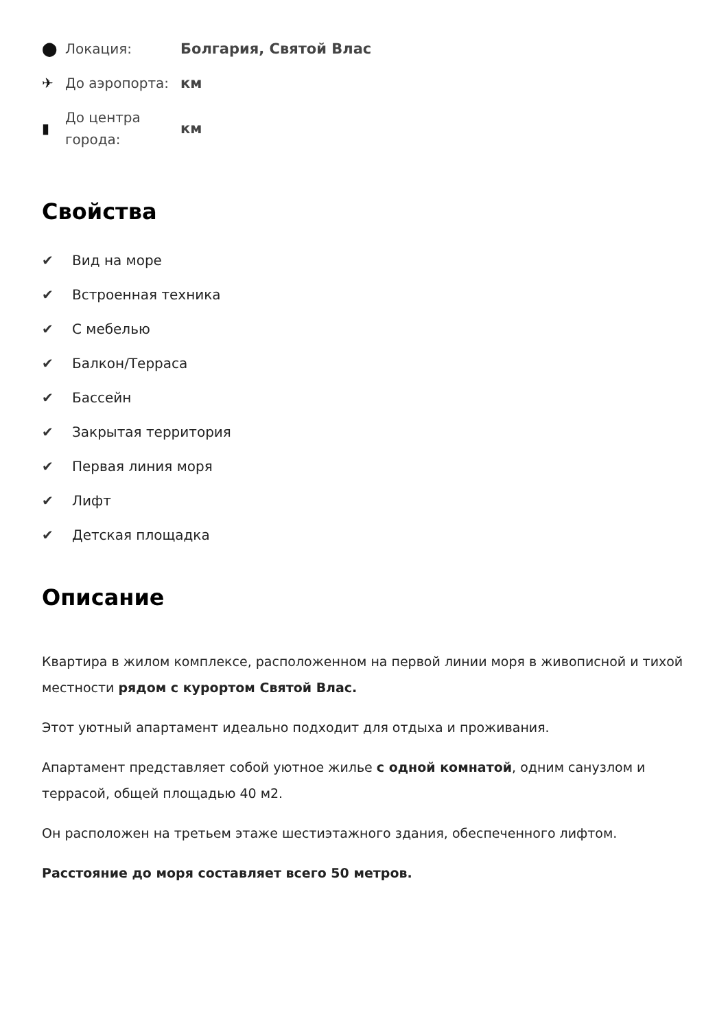⬤
Локация:
Болгария, Святой Влас
✈
До аэропорта:
км
▮
До центра города:
км
Свойства
✔ Вид на море
✔ Встроенная техника
✔ С мебелью
✔ Балкон/Терраса
✔ Бассейн
✔ Закрытая территория
✔ Первая линия моря
✔ Лифт
✔ Детская площадка
Описание
Квартира в жилом комплексе, расположенном на первой линии моря в живописной и тихой местности рядом с курортом Святой Влас.
Этот уютный апартамент идеально подходит для отдыха и проживания.
Апартамент представляет собой уютное жилье с одной комнатой, одним санузлом и террасой, общей площадью 40 м2.
Он расположен на третьем этаже шестиэтажного здания, обеспеченного лифтом.
Расстояние до моря составляет всего 50 метров.